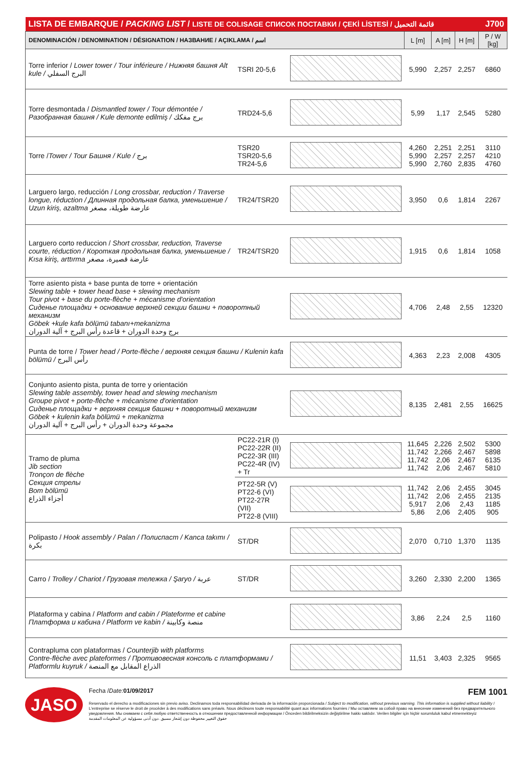| LISTA DE EMBARQUE / PACKING LIST / LISTE DE COLISAGE СПИСОК ПОСТАВКИ / ÇEKİ LİSTESİ / قائمة التحميل | | | | | | J700 |
| DENOMINACIÓN / DENOMINATION / DÉSIGNATION / НАЗВАНИЕ / AÇIKLAMA / اسم | | | L [m] | A [m] | H [m] | P / W [kg] |
| Torre inferior / Lower tower / Tour inférieure / Нижняя башня Alt kule / البرج السفلي | TSRI 20-5,6 | | 5,990 | 2,257 | 2,257 | 6860 |
| Torre desmontada / Dismantled tower / Tour démontée / Разобранная башня / Kule demonte edilmiş / برج مفكك | TRD24-5,6 | | 5,99 | 1,17 | 2,545 | 5280 |
| Torre / Tower / Tour Башня / Kule / برج | TSR20 TSR20-5,6 TR24-5,6 | | 4,260 5,990 5,990 | 2,251 2,257 2,760 | 2,251 2,257 2,835 | 3110 4210 4760 |
| Larguero largo, reducción / Long crossbar, reduction / Traverse longue, réduction / Длинная продольная балка, уменьшение / Uzun kiriş, azaltma عارضة طويلة، مصغر | TR24/TSR20 | | 3,950 | 0,6 | 1,814 | 2267 |
| Larguero corto reduccion / Short crossbar, reduction, Traverse courte, réduction / Короткая продольная балка, уменьшение / Kısa kiriş, arttırma عارضة قصيرة، مصغر | TR24/TSR20 | | 1,915 | 0,6 | 1,814 | 1058 |
| Torre asiento pista + base punta de torre + orientación Slewing table + tower head base + slewing mechanism Tour pivot + base du porte-flèche + mécanisme d'orientation Сиденье площадки + основание верхней секции башни + поворотный механизм Göbek +kule kafa bölümü tabanı+mekanizma برج وحدة الدوران + قاعدة رأس البرج + آلية الدوران | | | 4,706 | 2,48 | 2,55 | 12320 |
| Punta de torre / Tower head / Porte-flèche / верхняя секция башни / Kulenin kafa bölümü / رأس البرج | | | 4,363 | 2,23 | 2,008 | 4305 |
| Conjunto asiento pista, punta de torre y orientación Slewing table assembly, tower head and slewing mechanism Groupe pivot + porte-flèche + mécanisme d'orientation Сиденье площадки + верхняя секция башни + поворотный механизм Göbek + kulenin kafa bölümü + mekanizma مجموعة وحدة الدوران + رأس البرج + آلية الدوران | | | 8,135 | 2,481 | 2,55 | 16625 |
| Tramo de pluma Jib section Tronçon de flèche Секция стрелы Bom bölümü أجزاء الذراع | PC22-21R (I) PC22-22R (II) PC22-3R (III) PC22-4R (IV) + Tr | | 11,645 11,742 11,742 11,742 | 2,226 2,266 2,06 2,06 | 2,502 2,467 2,467 2,467 | 5300 5898 6135 5810 |
| | PT22-5R (V) PT22-6 (VI) PT22-27R (VII) PT22-8 (VIII) | | 11,742 11,742 5,917 5,86 | 2,06 2,06 2,06 2,06 | 2,455 2,455 2,43 2,405 | 3045 2135 1185 905 |
| Polipasto / Hook assembly / Palan / Полиспаст / Kanca takımı / بكرة | ST/DR | | 2,070 | 0,710 | 1,370 | 1135 |
| Carro / Trolley / Chariot / Грузовая тележка / Şaryo / عربة | ST/DR | | 3,260 | 2,330 | 2,200 | 1365 |
| Plataforma y cabina / Platform and cabin / Plateforme et cabine Платформа и кабина / Platform ve kabin / منصة وكابينة | | | 3,86 | 2,24 | 2,5 | 1160 |
| Contrapluma con plataformas / Counterjib with platforms Contre-flèche avec plateformes / Противовесная консоль с платформами / Platformlu kuyruk / الذراع المقابل مع المنصة | | | 11,51 | 3,403 | 2,325 | 9565 |
JASO
Fecha / Date: 01/09/2017 FEM 1001
Reservado el derecho a modificaciones sin previo aviso. Declinamos toda responsabilidad derivada de la información proporcionada / Subject to modification, without previous warning. This information is supplied without liability / L'entreprise se réserve le droit de procéder à des modifications sans préavis. Nous déclinons toute responsabilité quant aux informations fournies / Мы оставляем за собой право на внесение изменений без предварительного уведомления. Мы снимаем с себя любую ответственность в отношении предоставленной информации / Önceden bildirilmeksizin değiştirilme hakkı saklıdır. Verilen bilgiler için hiçbir sorumluluk kabul etmemekteyiz
حقوق التغيير محفوظة دون إشعار مسبق .دون أدنى مسؤولية عن المعلومات المقدمة